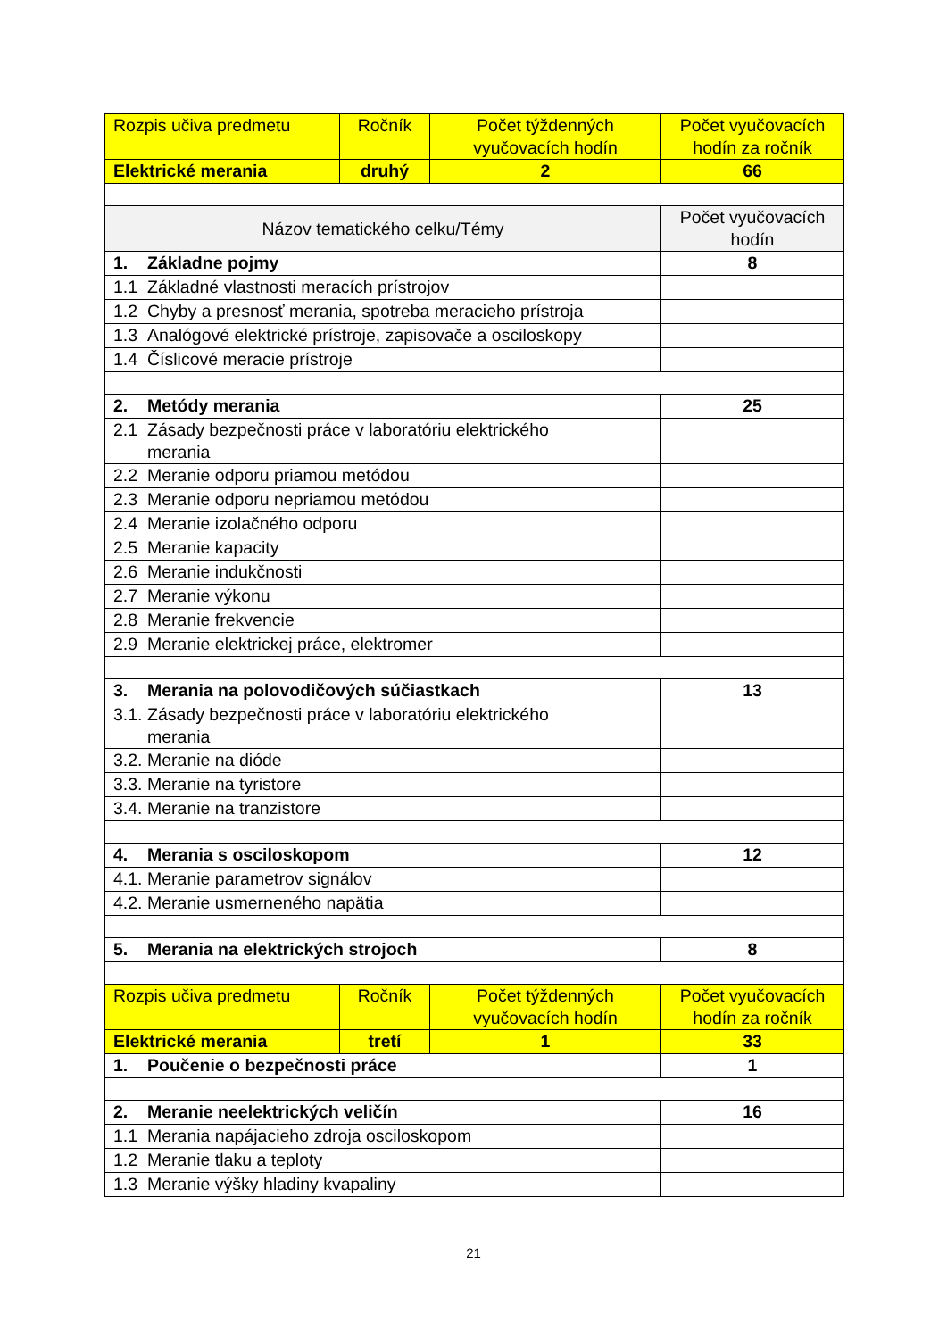| Rozpis učiva predmetu | Ročník | Počet týždenných vyučovacích hodín | Počet vyučovacích hodín za ročník |
| --- | --- | --- | --- |
| Elektrické merania | druhý | 2 | 66 |
| Názov tematického celku/Témy | | | Počet vyučovacích hodín |
| 1. Základne pojmy | | | 8 |
| 1.1 Základné vlastnosti meracích prístrojov | | | |
| 1.2 Chyby a presnosť merania, spotreba meracieho prístroja | | | |
| 1.3 Analógové elektrické prístroje, zapisovače a osciloskopy | | | |
| 1.4 Číslicové meracie prístroje | | | |
| 2. Metódy merania | | | 25 |
| 2.1 Zásady bezpečnosti práce v laboratóriu elektrického merania | | | |
| 2.2 Meranie odporu priamou metódou | | | |
| 2.3 Meranie odporu nepriamou metódou | | | |
| 2.4 Meranie izolačného odporu | | | |
| 2.5 Meranie kapacity | | | |
| 2.6 Meranie indukčnosti | | | |
| 2.7 Meranie výkonu | | | |
| 2.8 Meranie frekvencie | | | |
| 2.9 Meranie elektrickej práce, elektromer | | | |
| 3. Merania na polovodičových súčiastkach | | | 13 |
| 3.1. Zásady bezpečnosti práce v laboratóriu elektrického merania | | | |
| 3.2. Meranie na dióde | | | |
| 3.3. Meranie na tyristore | | | |
| 3.4. Meranie na tranzistore | | | |
| 4. Merania s osciloskopom | | | 12 |
| 4.1. Meranie parametrov signálov | | | |
| 4.2. Meranie usmerneného napätia | | | |
| 5. Merania na elektrických strojoch | | | 8 |
| Rozpis učiva predmetu | Ročník | Počet týždenných vyučovacích hodín | Počet vyučovacích hodín za ročník |
| Elektrické merania | tretí | 1 | 33 |
| 1. Poučenie o bezpečnosti práce | | | 1 |
| 2. Meranie neelektrických veličín | | | 16 |
| 1.1 Merania napájacieho zdroja osciloskopom | | | |
| 1.2 Meranie tlaku a teploty | | | |
| 1.3 Meranie výšky hladiny kvapaliny | | | |
21